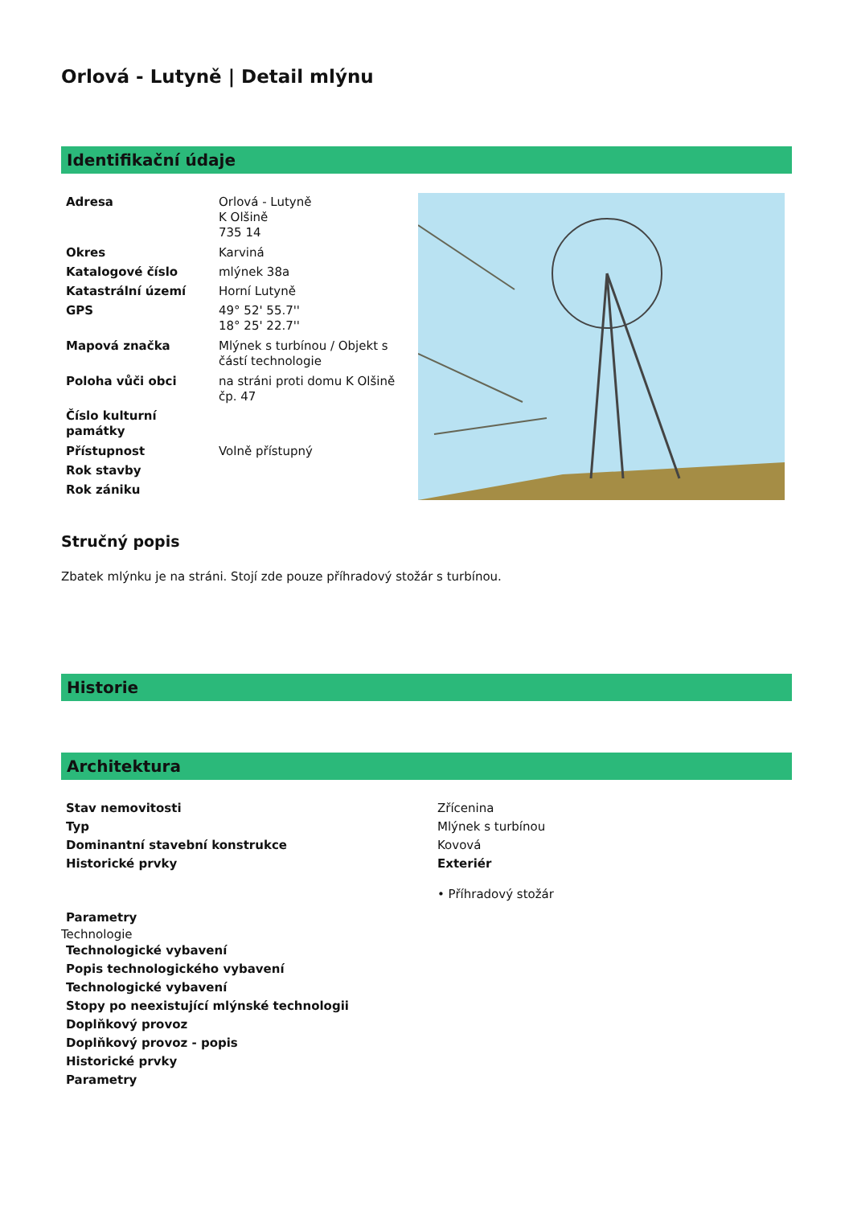Orlová - Lutyně | Detail mlýnu
Identifikační údaje
| Adresa | Orlová - Lutyně K Olšině 735 14 |
| Okres | Karviná |
| Katalogové číslo | mlýnek 38a |
| Katastrální území | Horní Lutyně |
| GPS | 49° 52' 55.7'' 18° 25' 22.7'' |
| Mapová značka | Mlýnek s turbínou / Objekt s částí technologie |
| Poloha vůči obci | na stráni proti domu K Olšině čp. 47 |
| Číslo kulturní památky | |
| Přístupnost | Volně přístupný |
| Rok stavby | |
| Rok zániku | |
Stručný popis
Zbatek mlýnku je na stráni. Stojí zde pouze příhradový stožár s turbínou.
Historie
Architektura
| Stav nemovitosti | Zřícenina |
| Typ | Mlýnek s turbínou |
| Dominantní stavební konstrukce | Kovová |
| Historické prvky | Exteriér • Příhradový stožár |
| Parametry | |
Technologie
| Technologické vybavení |
| Popis technologického vybavení |
| Technologické vybavení |
| Stopy po neexistující mlýnské technologii |
| Doplňkový provoz |
| Doplňkový provoz - popis |
| Historické prvky |
| Parametry |